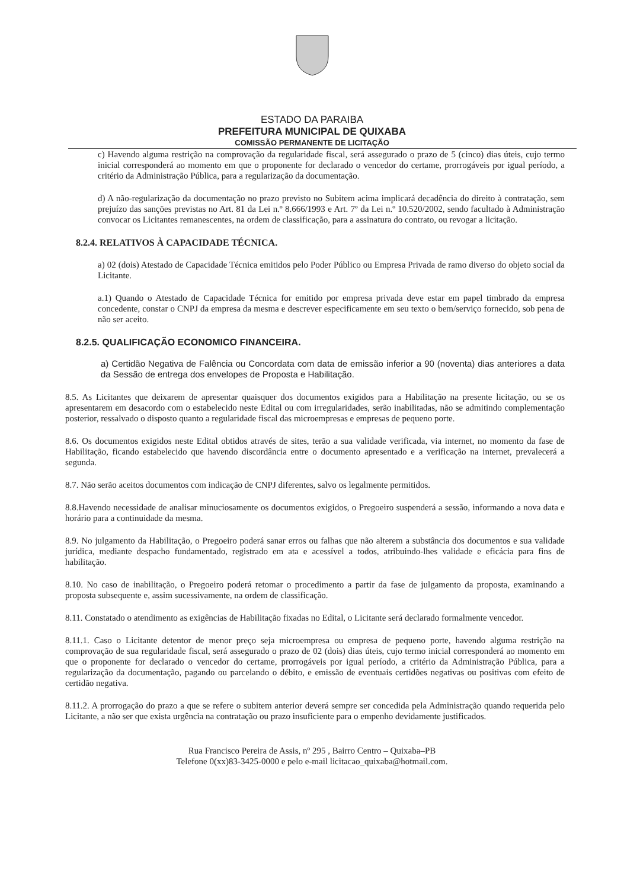ESTADO DA PARAIBA
PREFEITURA MUNICIPAL DE QUIXABA
COMISSÃO PERMANENTE DE LICITAÇÃO
c) Havendo alguma restrição na comprovação da regularidade fiscal, será assegurado o prazo de 5 (cinco) dias úteis, cujo termo inicial corresponderá ao momento em que o proponente for declarado o vencedor do certame, prorrogáveis por igual período, a critério da Administração Pública, para a regularização da documentação.
d) A não-regularização da documentação no prazo previsto no Subitem acima implicará decadência do direito à contratação, sem prejuízo das sanções previstas no Art. 81 da Lei n.º 8.666/1993 e Art. 7º da Lei n.º 10.520/2002, sendo facultado à Administração convocar os Licitantes remanescentes, na ordem de classificação, para a assinatura do contrato, ou revogar a licitação.
8.2.4. RELATIVOS À CAPACIDADE TÉCNICA.
a) 02 (dois) Atestado de Capacidade Técnica emitidos pelo Poder Público ou Empresa Privada de ramo diverso do objeto social da Licitante.
a.1) Quando o Atestado de Capacidade Técnica for emitido por empresa privada deve estar em papel timbrado da empresa concedente, constar o CNPJ da empresa da mesma e descrever especificamente em seu texto o bem/serviço fornecido, sob pena de não ser aceito.
8.2.5. QUALIFICAÇÃO ECONOMICO FINANCEIRA.
a) Certidão Negativa de Falência ou Concordata com data de emissão inferior a 90 (noventa) dias anteriores a data da Sessão de entrega dos envelopes de Proposta e Habilitação.
8.5. As Licitantes que deixarem de apresentar quaisquer dos documentos exigidos para a Habilitação na presente licitação, ou se os apresentarem em desacordo com o estabelecido neste Edital ou com irregularidades, serão inabilitadas, não se admitindo complementação posterior, ressalvado o disposto quanto a regularidade fiscal das microempresas e empresas de pequeno porte.
8.6. Os documentos exigidos neste Edital obtidos através de sites, terão a sua validade verificada, via internet, no momento da fase de Habilitação, ficando estabelecido que havendo discordância entre o documento apresentado e a verificação na internet, prevalecerá a segunda.
8.7. Não serão aceitos documentos com indicação de CNPJ diferentes, salvo os legalmente permitidos.
8.8.Havendo necessidade de analisar minuciosamente os documentos exigidos, o Pregoeiro suspenderá a sessão, informando a nova data e horário para a continuidade da mesma.
8.9. No julgamento da Habilitação, o Pregoeiro poderá sanar erros ou falhas que não alterem a substância dos documentos e sua validade jurídica, mediante despacho fundamentado, registrado em ata e acessível a todos, atribuindo-lhes validade e eficácia para fins de habilitação.
8.10. No caso de inabilitação, o Pregoeiro poderá retomar o procedimento a partir da fase de julgamento da proposta, examinando a proposta subsequente e, assim sucessivamente, na ordem de classificação.
8.11. Constatado o atendimento as exigências de Habilitação fixadas no Edital, o Licitante será declarado formalmente vencedor.
8.11.1. Caso o Licitante detentor de menor preço seja microempresa ou empresa de pequeno porte, havendo alguma restrição na comprovação de sua regularidade fiscal, será assegurado o prazo de 02 (dois) dias úteis, cujo termo inicial corresponderá ao momento em que o proponente for declarado o vencedor do certame, prorrogáveis por igual período, a critério da Administração Pública, para a regularização da documentação, pagando ou parcelando o débito, e emissão de eventuais certidões negativas ou positivas com efeito de certidão negativa.
8.11.2. A prorrogação do prazo a que se refere o subitem anterior deverá sempre ser concedida pela Administração quando requerida pelo Licitante, a não ser que exista urgência na contratação ou prazo insuficiente para o empenho devidamente justificados.
Rua Francisco Pereira de Assis, nº 295 , Bairro Centro – Quixaba–PB
Telefone 0(xx)83-3425-0000 e pelo e-mail licitacao_quixaba@hotmail.com.